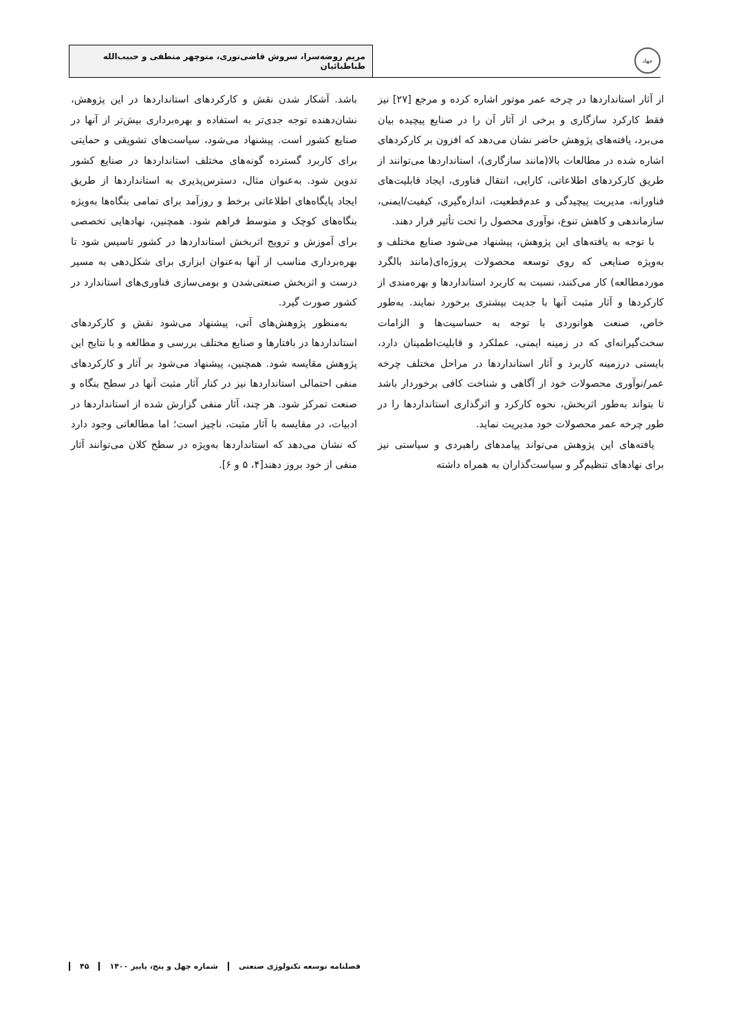جهاد
مریم روضه‌سرا، سروش قاضی‌نوری، منوچهر منطقی و حبیب‌الله طباطبائیان
از آثار استانداردها در چرخه عمر موتور اشاره کرده و مرجع [۲۷] نیز فقط کارکرد سازگاری و برخی از آثار آن را در صنایع پیچیده بیان می‌برد، یافته‌های پژوهش حاضر نشان می‌دهد که افزون بر کارکردهای اشاره شده در مطالعات بالا(مانند سازگاری)، استانداردها می‌توانند از طریق کارکردهای اطلاعاتی، کارایی، انتقال فناوری، ایجاد قابلیت‌های فناورانه، مدیریت پیچیدگی و عدم‌قطعیت، اندازه‌گیری، کیفیت/ایمنی، سازماندهی و کاهش تنوع، نوآوری محصول را تحت تأثیر قرار دهند.
با توجه به یافته‌های این پژوهش، پیشنهاد می‌شود صنایع مختلف و به‌ویژه صنایعی که روی توسعه محصولات پروژه‌ای(مانند بالگرد موردمطالعه) کار می‌کنند، نسبت به کاربرد استانداردها و بهره‌مندی از کارکردها و آثار مثبت آنها با جدیت بیشتری برخورد نمایند. به‌طور خاص، صنعت هوانوردی با توجه به حساسیت‌ها و الزامات سخت‌گیرانه‌ای که در زمینه ایمنی، عملکرد و قابلیت‌اطمینان دارد، بایستی درزمینه کاربرد و آثار استانداردها در مراحل مختلف چرخه عمر/نوآوری محصولات خود از آگاهی و شناخت کافی برخوردار باشد تا بتواند به‌طور اثربخش، نحوه کارکرد و اثرگذاری استانداردها را در طور چرخه عمر محصولات خود مدیریت نماید.
یافته‌های این پژوهش می‌تواند پیامدهای راهبردی و سیاستی نیز برای نهادهای تنظیم‌گر و سیاست‌گذاران به همراه داشته
باشد. آشکار شدن نقش و کارکردهای استانداردها در این پژوهش، نشان‌دهنده توجه جدی‌تر به استفاده و بهره‌برداری بیش‌تر از آنها در صنایع کشور است. پیشنهاد می‌شود، سیاست‌های تشویقی و حمایتی برای کاربرد گسترده گونه‌های مختلف استانداردها در صنایع کشور تدوین شود. به‌عنوان مثال، دسترس‌پذیری به استانداردها از طریق ایجاد پایگاه‌های اطلاعاتی برخط و روزآمد برای تمامی بنگاه‌ها به‌ویژه بنگاه‌های کوچک و متوسط فراهم شود. همچنین، نهادهایی تخصصی برای آموزش و ترویج اثربخش استانداردها در کشور تاسیس شود تا بهره‌برداری مناسب از آنها به‌عنوان ابزاری برای شکل‌دهی به مسیر درست و اثربخش صنعتی‌شدن و بومی‌سازی فناوری‌های استاندارد در کشور صورت گیرد.
به‌منظور پژوهش‌های آتی، پیشنهاد می‌شود نقش و کارکردهای استانداردها در بافتارها و صنایع مختلف بررسی و مطالعه و با نتایج این پژوهش مقایسه شود. همچنین، پیشنهاد می‌شود بر آثار و کارکردهای منفی احتمالی استانداردها نیز در کنار آثار مثبت آنها در سطح بنگاه و صنعت تمرکز شود. هر چند، آثار منفی گزارش شده از استانداردها در ادبیات، در مقایسه با آثار مثبت، ناچیز است؛ اما مطالعاتی وجود دارد که نشان می‌دهد که استانداردها به‌ویژه در سطح کلان می‌توانند آثار منفی از خود بروز دهند[۴، ۵ و ۶].
فصلنامه توسعه تکنولوژی صنعتی شماره چهل و پنج، پاییز ۱۴۰۰ ۴۵